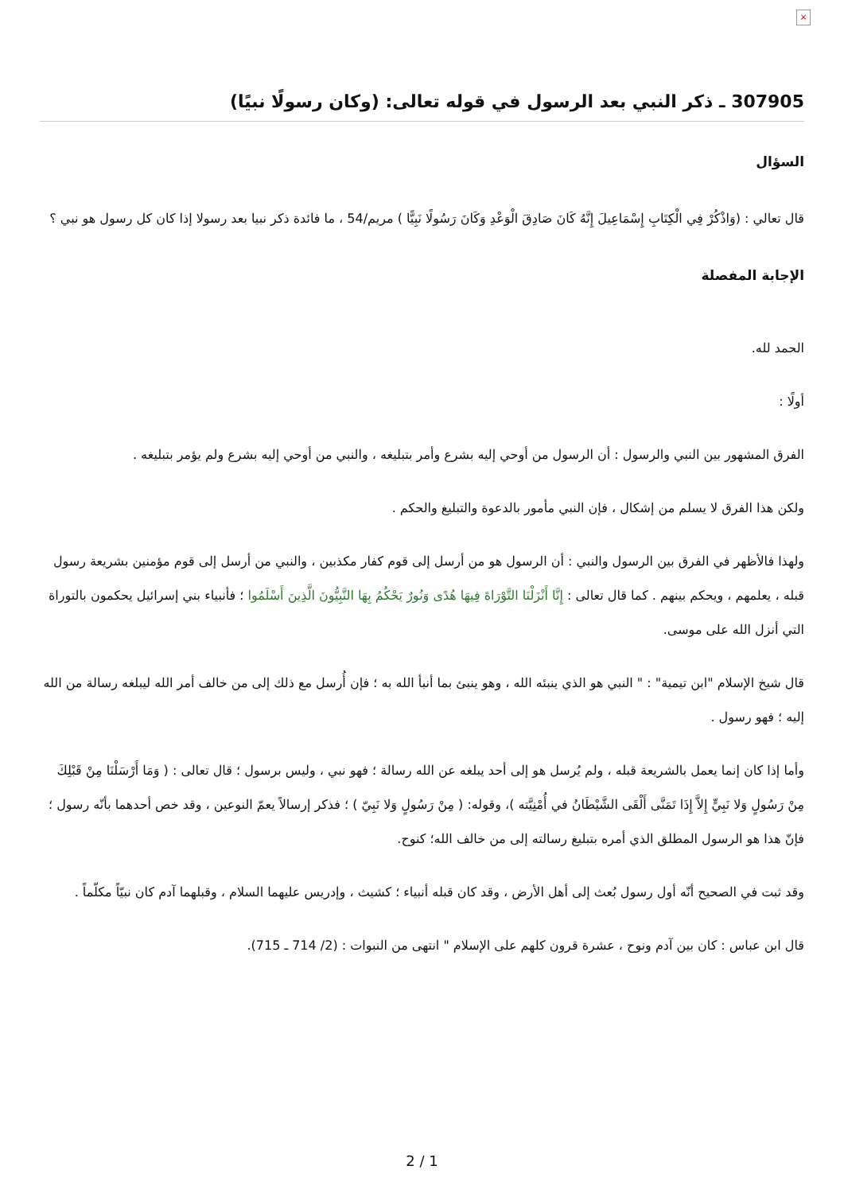×
307905 ـ ذكر النبي بعد الرسول في قوله تعالى: (وكان رسولًا نبيًا)
السؤال
قال تعالي : (وَاذْكُرْ فِي الْكِتَابِ إِسْمَاعِيلَ إِنَّهُ كَانَ صَادِقَ الْوَعْدِ وَكَانَ رَسُولًا نَبِيًّا ) مريم/54 ، ما فائدة ذكر نبيا بعد رسولا إذا كان كل رسول هو نبي ؟
الإجابة المفصلة
الحمد لله.
أولًا :
الفرق المشهور بين النبي والرسول : أن الرسول من أوحي إليه بشرع وأمر بتبليغه ، والنبي من أوحي إليه بشرع ولم يؤمر بتبليغه .
ولكن هذا الفرق لا يسلم من إشكال ، فإن النبي مأمور بالدعوة والتبليغ والحكم .
ولهذا فالأظهر في الفرق بين الرسول والنبي : أن الرسول هو من أرسل إلى قوم كفار مكذبين ، والنبي من أرسل إلى قوم مؤمنين بشريعة رسول قبله ، يعلمهم ، ويحكم بينهم . كما قال تعالى : إِنَّا أَنْزَلْنَا التَّوْرَاةَ فِيهَا هُدًى وَنُورٌ يَحْكُمُ بِهَا النَّبِيُّونَ الَّذِينَ أَسْلَمُوا ؛ فأنبياء بني إسرائيل يحكمون بالتوراة التي أنزل الله على موسى.
قال شيخ الإسلام "ابن تيمية" : " النبي هو الذي ينبئه الله ، وهو ينبئ بما أنبأ الله به ؛ فإن أُرسل مع ذلك إلى من خالف أمر الله ليبلغه رسالة من الله إليه ؛ فهو رسول .
وأما إذا كان إنما يعمل بالشريعة قبله ، ولم يُرسل هو إلى أحد يبلغه عن الله رسالة ؛ فهو نبي ، وليس برسول ؛ قال تعالى : ( وَمَا أَرْسَلْنَا مِنْ قَبْلِكَ مِنْ رَسُولٍ وَلا نَبِيٍّ إِلاَّ إِذَا تَمَنَّى أَلْقَى الشَّيْطَانُ في أُمْنِيَّته )، وقوله: ( مِنْ رَسُولٍ وَلا نَبِيّ ) ؛ فذكر إرسالاً يعمّ النوعين ، وقد خص أحدهما بأنّه رسول ؛ فإنّ هذا هو الرسول المطلق الذي أمره بتبليغ رسالته إلى من خالف الله؛ كنوح.
وقد ثبت في الصحيح أنّه أول رسول بُعث إلى أهل الأرض ، وقد كان قبله أنبياء ؛ كشيث ، وإدريس عليهما السلام ، وقبلهما آدم كان نبيّاً مكلّماً .
قال ابن عباس : كان بين آدم ونوح ، عشرة قرون كلهم على الإسلام " انتهى من النبوات : (2/ 714 ـ 715).
2 / 1